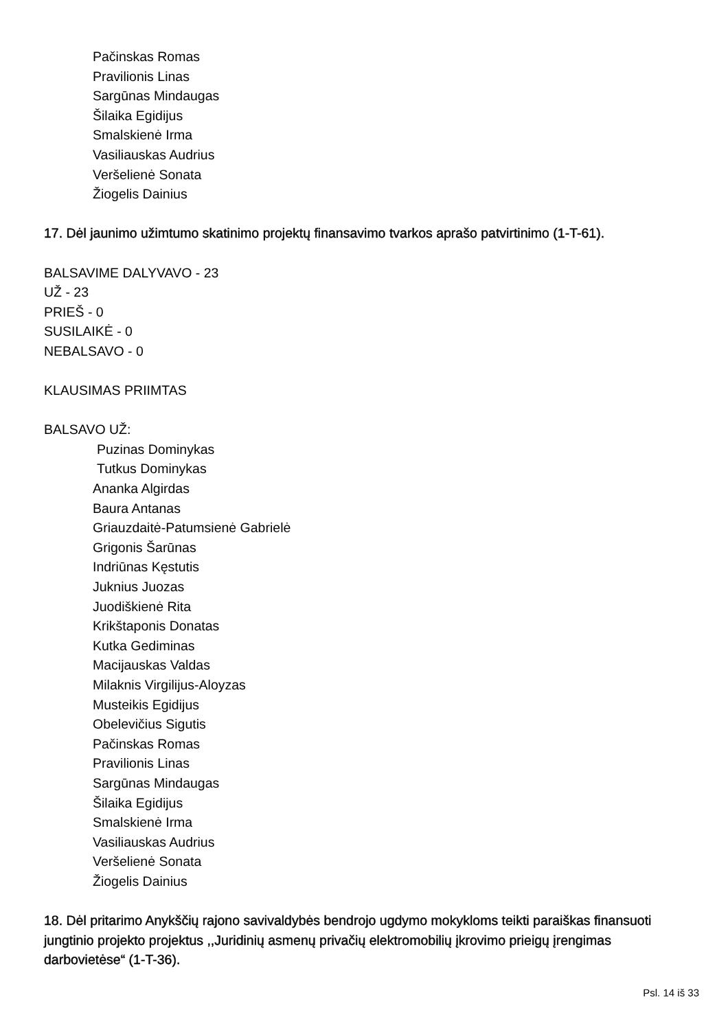Pačinskas Romas
Pravilionis Linas
Sargūnas Mindaugas
Šilaika Egidijus
Smalskienė Irma
Vasiliauskas Audrius
Veršelienė Sonata
Žiogelis Dainius
17. Dėl jaunimo užimtumo skatinimo projektų finansavimo tvarkos aprašo patvirtinimo (1-T-61).
BALSAVIME DALYVAVO - 23
UŽ - 23
PRIEŠ - 0
SUSILAIKĖ - 0
NEBALSAVO - 0
KLAUSIMAS PRIIMTAS
BALSAVO UŽ:
Puzinas Dominykas
Tutkus Dominykas
Ananka Algirdas
Baura Antanas
Griauzdaitė-Patumsienė Gabrielė
Grigonis Šarūnas
Indriūnas Kęstutis
Juknius Juozas
Juodiškienė Rita
Krikštaponis Donatas
Kutka Gediminas
Macijauskas Valdas
Milaknis Virgilijus-Aloyzas
Musteikis Egidijus
Obelevičius Sigutis
Pačinskas Romas
Pravilionis Linas
Sargūnas Mindaugas
Šilaika Egidijus
Smalskienė Irma
Vasiliauskas Audrius
Veršelienė Sonata
Žiogelis Dainius
18. Dėl pritarimo Anykščių rajono savivaldybės bendrojo ugdymo mokykloms teikti paraiškas finansuoti jungtinio projekto projektus ,,Juridinių asmenų privačių elektromobilių įkrovimo prieigų įrengimas darbovietėse“ (1-T-36).
Psl. 14 iš 33